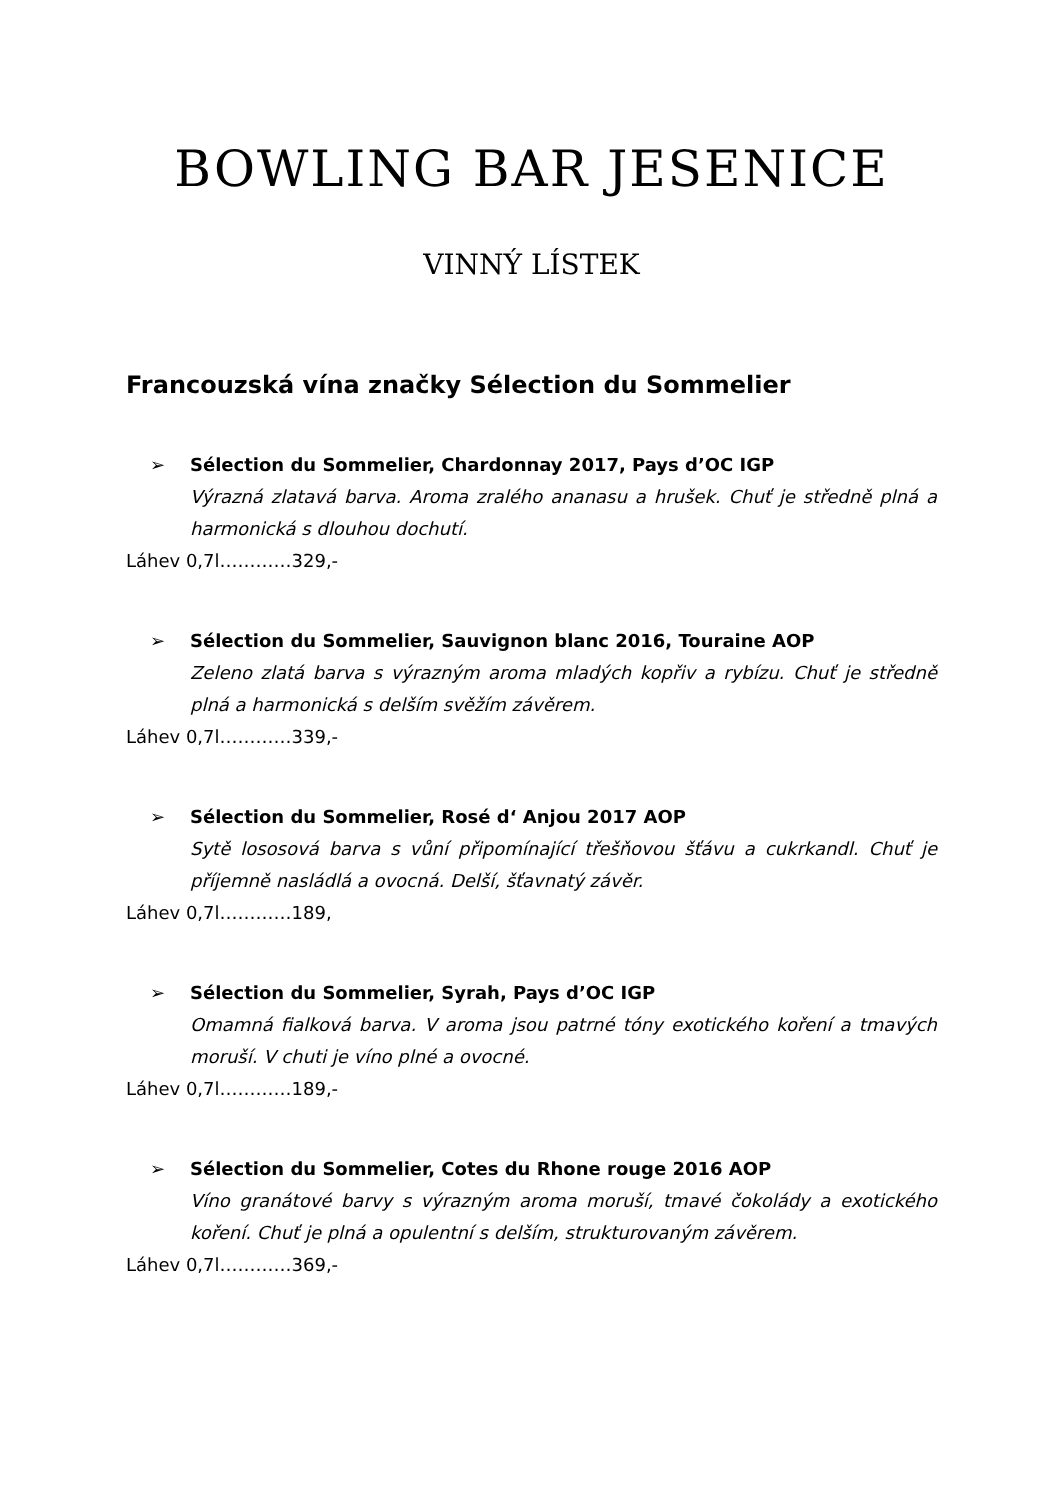BOWLING BAR JESENICE
VINNÝ LÍSTEK
Francouzská vína značky Sélection du Sommelier
➢
Sélection du Sommelier, Chardonnay 2017, Pays d’OC IGP
Výrazná zlatavá barva. Aroma zralého ananasu a hrušek. Chuť je středně plná a harmonická s dlouhou dochutí.
Láhev 0,7l…………329,-
➢
Sélection du Sommelier, Sauvignon blanc 2016, Touraine AOP
Zeleno zlatá barva s výrazným aroma mladých kopřiv a rybízu. Chuť je středně plná a harmonická s delším svěžím závěrem.
Láhev 0,7l…………339,-
➢
Sélection du Sommelier, Rosé d‘ Anjou 2017 AOP
Sytě lososová barva s vůní připomínající třešňovou šťávu a cukrkandl. Chuť je příjemně nasládlá a ovocná. Delší, šťavnatý závěr.
Láhev 0,7l…………189,
➢
Sélection du Sommelier, Syrah, Pays d’OC IGP
Omamná fialková barva. V aroma jsou patrné tóny exotického koření a tmavých moruší. V chuti je víno plné a ovocné.
Láhev 0,7l…………189,-
➢
Sélection du Sommelier, Cotes du Rhone rouge 2016 AOP
Víno granátové barvy s výrazným aroma moruší, tmavé čokolády a exotického koření. Chuť je plná a opulentní s delším, strukturovaným závěrem.
Láhev 0,7l…………369,-